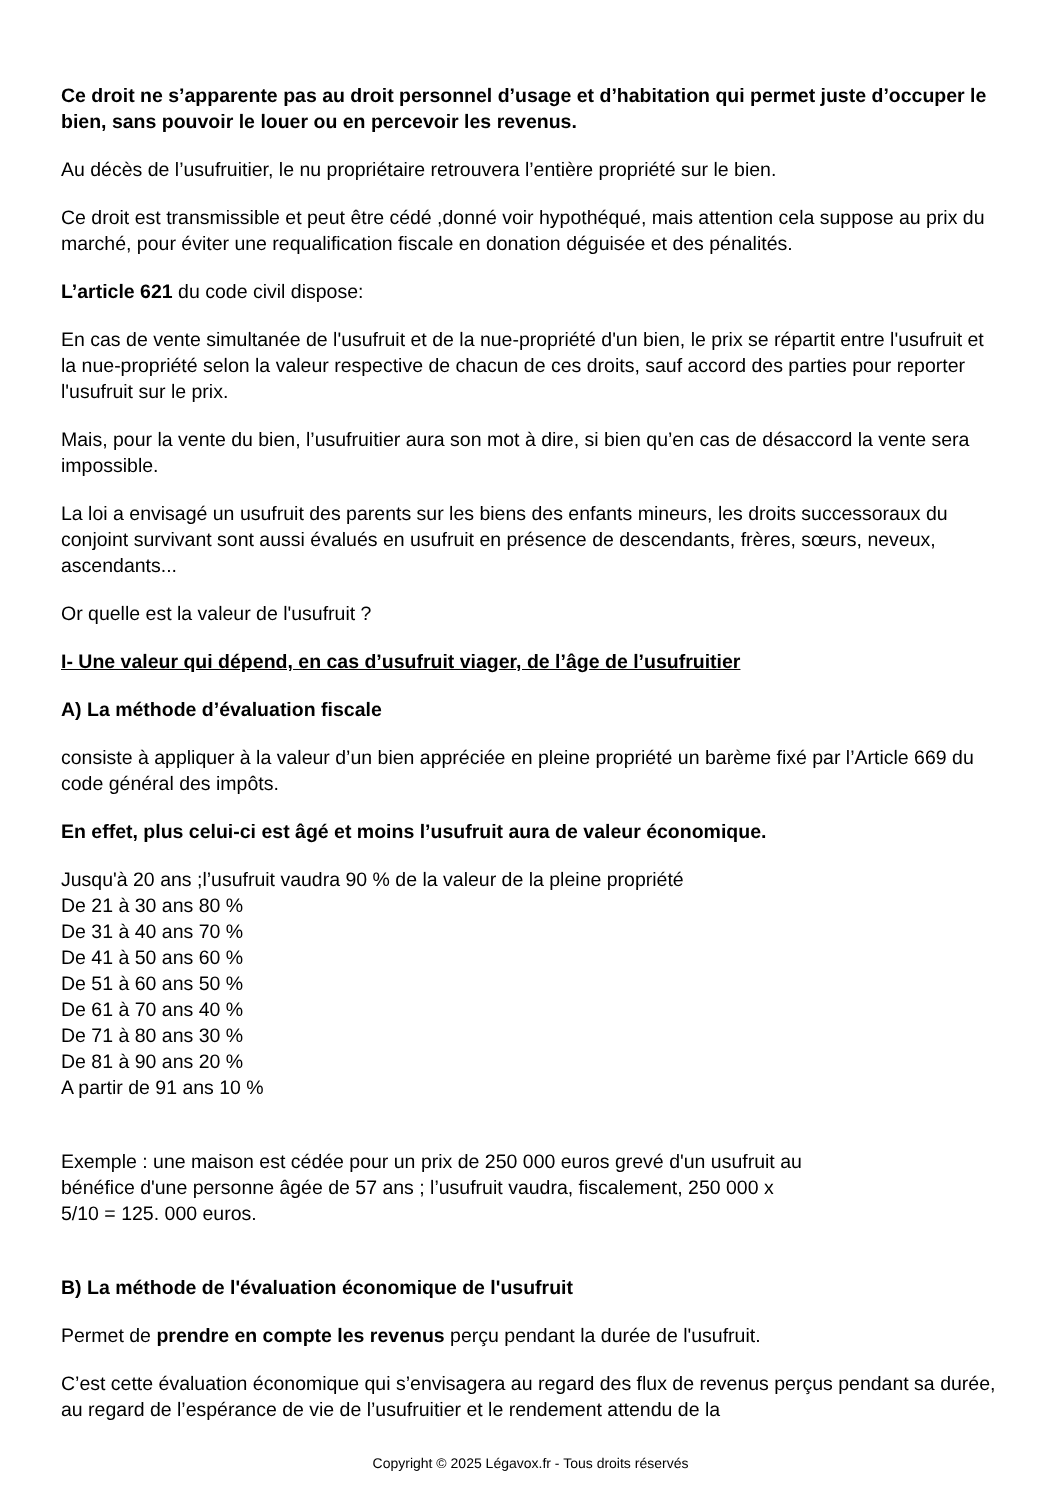Ce droit ne s’apparente pas au droit personnel d’usage et d’habitation qui permet juste d’occuper le bien, sans pouvoir le louer ou en percevoir les revenus.
Au décès de l’usufruitier, le nu propriétaire retrouvera l’entière propriété sur le bien.
Ce droit est transmissible et peut être cédé ,donné voir hypothéqué, mais attention cela suppose au prix du marché, pour éviter une requalification fiscale en donation déguisée et des pénalités.
L’article 621 du code civil dispose:
En cas de vente simultanée de l'usufruit et de la nue-propriété d'un bien, le prix se répartit entre l'usufruit et la nue-propriété selon la valeur respective de chacun de ces droits, sauf accord des parties pour reporter l'usufruit sur le prix.
Mais, pour la vente du bien, l’usufruitier aura son mot à dire, si bien qu’en cas de désaccord la vente sera impossible.
La loi a envisagé un usufruit des parents sur les biens des enfants mineurs, les droits successoraux du conjoint survivant sont aussi évalués en usufruit en présence de descendants, frères, sœurs, neveux, ascendants...
Or quelle est la valeur de l'usufruit ?
I- Une valeur qui dépend, en cas d’usufruit viager, de l’âge de l’usufruitier
A) La méthode d’évaluation fiscale
consiste à appliquer à la valeur d’un bien appréciée en pleine propriété un barème fixé par l’Article 669 du code général des impôts.
En effet, plus celui-ci est âgé et moins l’usufruit aura de valeur économique.
Jusqu'à 20 ans ;l’usufruit vaudra 90 % de la valeur de la pleine propriété
De 21 à 30 ans 80 %
De 31 à 40 ans 70 %
De 41 à 50 ans 60 %
De 51 à 60 ans 50 %
De 61 à 70 ans 40 %
De 71 à 80 ans 30 %
De 81 à 90 ans 20 %
A partir de 91 ans 10 %
Exemple : une maison est cédée pour un prix de 250 000 euros grevé d'un usufruit au
bénéfice d'une personne âgée de 57 ans ; l’usufruit vaudra, fiscalement, 250 000 x
5/10 = 125. 000 euros.
B) La méthode de l'évaluation économique de l'usufruit
Permet de prendre en compte les revenus perçu pendant la durée de l'usufruit.
C’est cette évaluation économique qui s’envisagera au regard des flux de revenus perçus pendant sa durée, au regard de l’espérance de vie de l’usufruitier et le rendement attendu de la
Copyright © 2025 Légavox.fr - Tous droits réservés